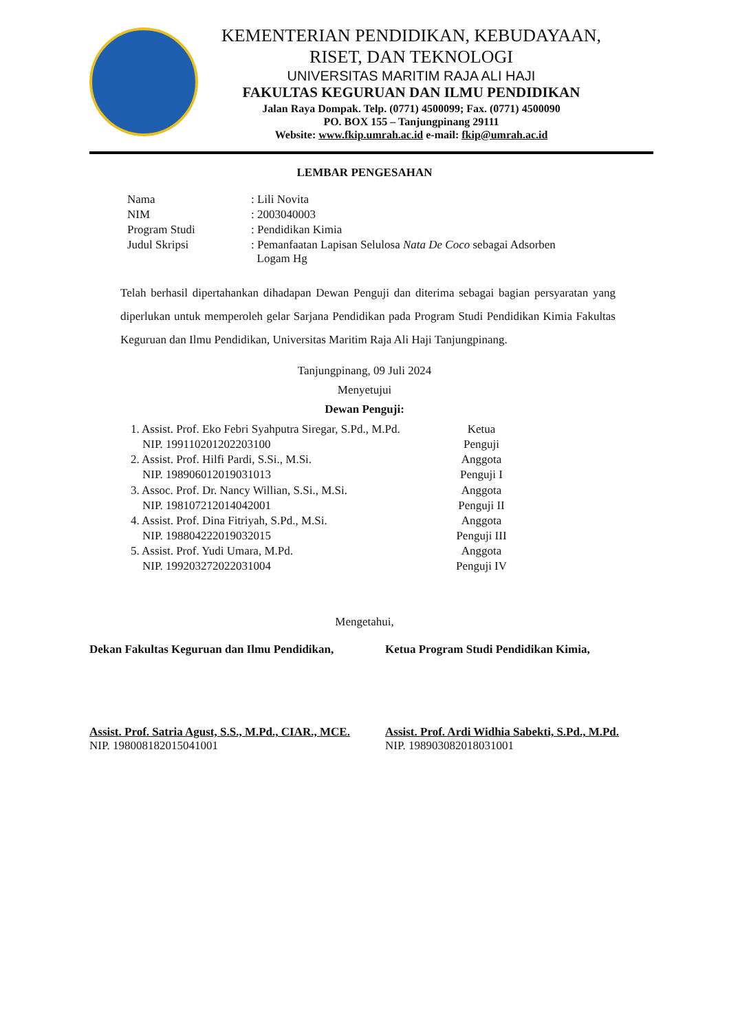KEMENTERIAN PENDIDIKAN, KEBUDAYAAN,
RISET, DAN TEKNOLOGI
UNIVERSITAS MARITIM RAJA ALI HAJI
FAKULTAS KEGURUAN DAN ILMU PENDIDIKAN
Jalan Raya Dompak. Telp. (0771) 4500099; Fax. (0771) 4500090
PO. BOX 155 – Tanjungpinang 29111
Website: www.fkip.umrah.ac.id e-mail: fkip@umrah.ac.id
LEMBAR PENGESAHAN
| Nama | : Lili Novita |
| NIM | : 2003040003 |
| Program Studi | : Pendidikan Kimia |
| Judul Skripsi | : Pemanfaatan Lapisan Selulosa Nata De Coco sebagai Adsorben Logam Hg |
Telah berhasil dipertahankan dihadapan Dewan Penguji dan diterima sebagai bagian persyaratan yang diperlukan untuk memperoleh gelar Sarjana Pendidikan pada Program Studi Pendidikan Kimia Fakultas Keguruan dan Ilmu Pendidikan, Universitas Maritim Raja Ali Haji Tanjungpinang.
Tanjungpinang, 09 Juli 2024
Menyetujui
Dewan Penguji:
1. Assist. Prof. Eko Febri Syahputra Siregar, S.Pd., M.Pd.
NIP. 199110201202203100
Ketua
Penguji
2. Assist. Prof. Hilfi Pardi, S.Si., M.Si.
NIP. 198906012019031013
Anggota
Penguji I
3. Assoc. Prof. Dr. Nancy Willian, S.Si., M.Si.
NIP. 198107212014042001
Anggota
Penguji II
4. Assist. Prof. Dina Fitriyah, S.Pd., M.Si.
NIP. 198804222019032015
Anggota
Penguji III
5. Assist. Prof. Yudi Umara, M.Pd.
NIP. 199203272022031004
Anggota
Penguji IV
Mengetahui,
Dekan Fakultas Keguruan dan Ilmu Pendidikan,
Ketua Program Studi Pendidikan Kimia,
Assist. Prof. Satria Agust, S.S., M.Pd., CIAR., MCE.
NIP. 198008182015041001
Assist. Prof. Ardi Widhia Sabekti, S.Pd., M.Pd.
NIP. 198903082018031001